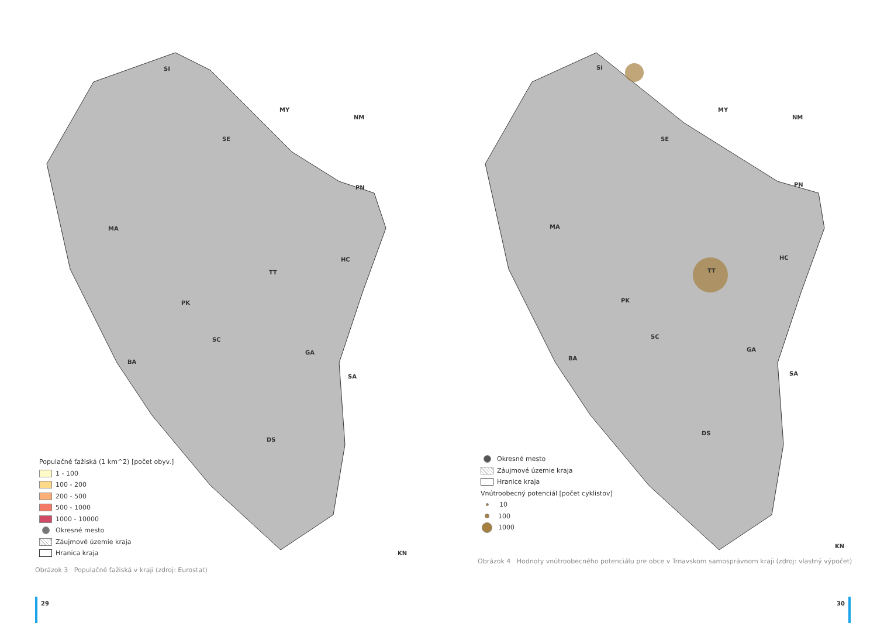SI
SE
MY
NM
PN
MA
HC
TT
PK
SC
GA
BA
SA
DS
KN
Populačné ťažiská (1 km^2) [počet obyv.]
1 - 100
100 - 200
200 - 500
500 - 1000
1000 - 10000
Okresné mesto
Záujmové územie kraja
Hranica kraja
Obrázok 3 Populačné ťažiská v kraji (zdroj: Eurostat)
29
SI
SE
MY
NM
PN
MA
HC
TT
PK
SC
GA
BA
SA
DS
KN
Okresné mesto
Záujmové územie kraja
Hranice kraja
Vnútroobecný potenciál [počet cyklistov]
10
100
1000
Obrázok 4 Hodnoty vnútroobecného potenciálu pre obce v Trnavskom samosprávnom kraji (zdroj: vlastný výpočet)
30